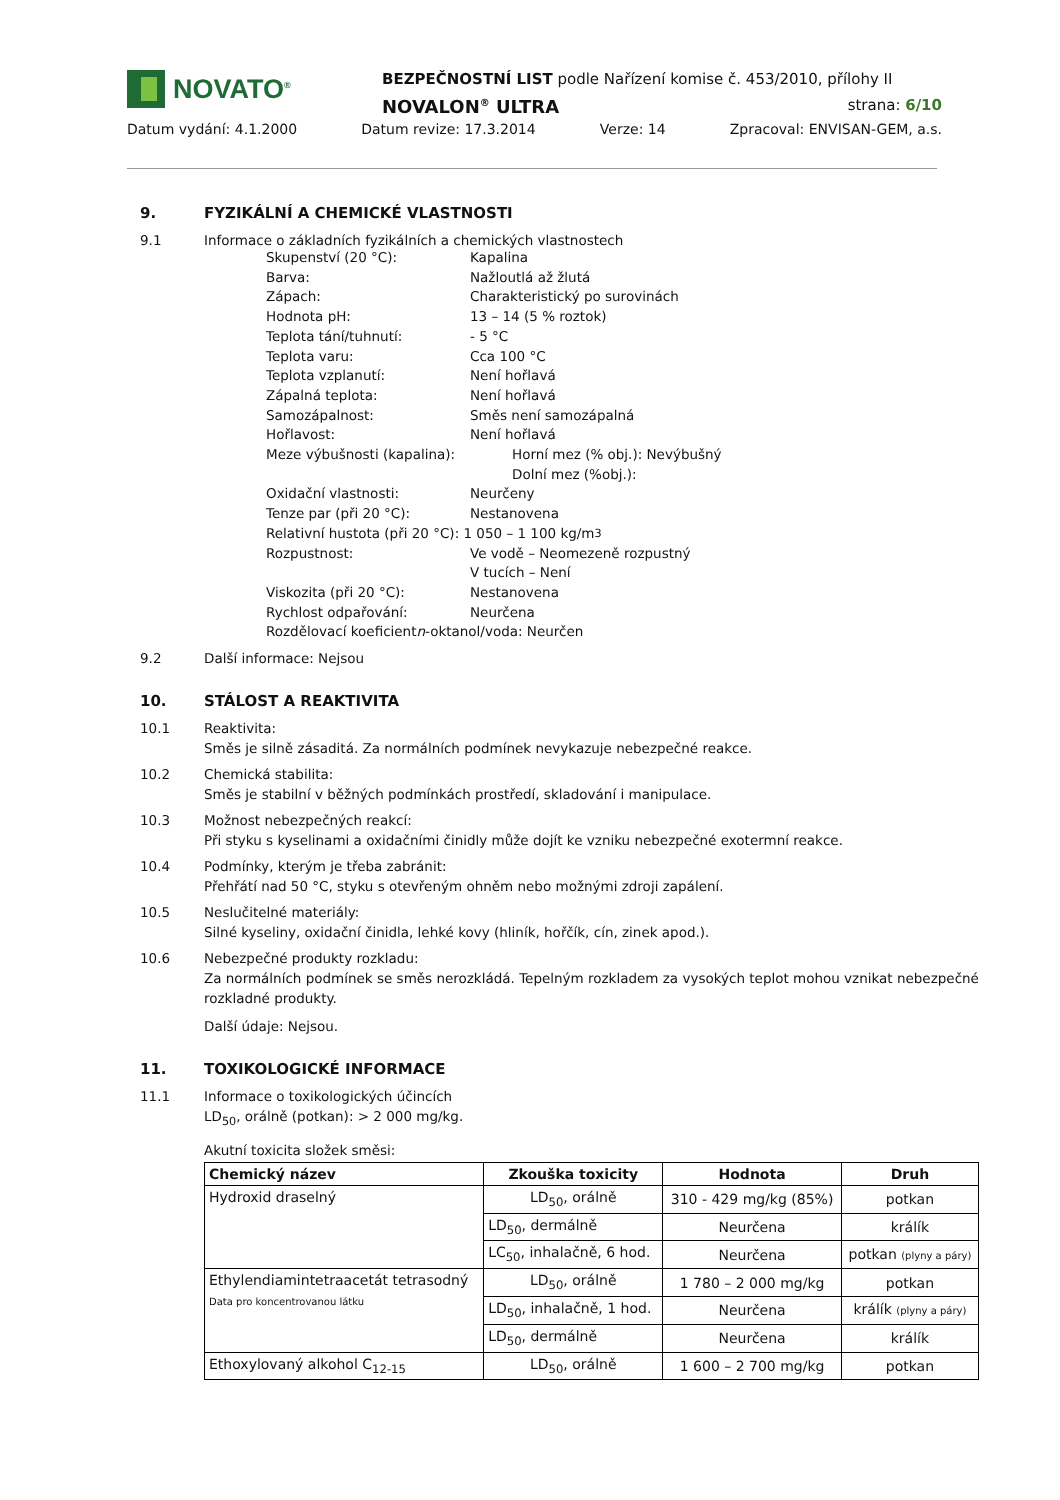NOVATO<sup>®</sup>
BEZPEČNOSTNÍ LIST podle Nařízení komise č. 453/2010, přílohy II
NOVALON<sup>®</sup> ULTRA strana: 6/10
Datum vydání: 4.1.2000 Datum revize: 17.3.2014 Verze: 14 Zpracoval: ENVISAN-GEM, a.s.
9. FYZIKÁLNÍ A CHEMICKÉ VLASTNOSTI
9.1 Informace o základních fyzikálních a chemických vlastnostech
Skupenství (20 °C): Kapalina
Barva: Nažloutlá až žlutá
Zápach: Charakteristický po surovinách
Hodnota pH: 13 – 14 (5 % roztok)
Teplota tání/tuhnutí: - 5 °C
Teplota varu: Cca 100 °C
Teplota vzplanutí: Není hořlavá
Zápalná teplota: Není hořlavá
Samozápalnost: Směs není samozápalná
Hořlavost: Není hořlavá
Meze výbušnosti (kapalina): Horní mez (% obj.): Nevýbušný
Dolní mez (%obj.):
Oxidační vlastnosti: Neurčeny
Tenze par (při 20 °C): Nestanovena
Relativní hustota (při 20 °C): 1 050 – 1 100 kg/m<sup>3</sup>
Rozpustnost: Ve vodě – Neomezeně rozpustný
V tucích – Není
Viskozita (při 20 °C): Nestanovena
Rychlost odpařování: Neurčena
Rozdělovací koeficient n -oktanol/voda: Neurčen
9.2 Další informace: Nejsou
10. STÁLOST A REAKTIVITA
10.1 Reaktivita:
Směs je silně zásaditá. Za normálních podmínek nevykazuje nebezpečné reakce.
10.2 Chemická stabilita:
Směs je stabilní v běžných podmínkách prostředí, skladování i manipulace.
10.3 Možnost nebezpečných reakcí:
Při styku s kyselinami a oxidačními činidly může dojít ke vzniku nebezpečné exotermní reakce.
10.4 Podmínky, kterým je třeba zabránit:
Přehřátí nad 50 °C, styku s otevřeným ohněm nebo možnými zdroji zapálení.
10.5 Neslučitelné materiály:
Silné kyseliny, oxidační činidla, lehké kovy (hliník, hořčík, cín, zinek apod.).
10.6 Nebezpečné produkty rozkladu:
Za normálních podmínek se směs nerozkládá. Tepelným rozkladem za vysokých teplot mohou vznikat nebezpečné rozkladné produkty.
Další údaje: Nejsou.
11. TOXIKOLOGICKÉ INFORMACE
11.1 Informace o toxikologických účincích
LD<sub>50</sub>, orálně (potkan): > 2 000 mg/kg.
Akutní toxicita složek směsi:
| Chemický název | Zkouška toxicity | Hodnota | Druh |
| --- | --- | --- | --- |
| Hydroxid draselný | LD<sub>50</sub>, orálně | 310 - 429 mg/kg (85%) | potkan |
| | LD<sub>50</sub>, dermálně | Neurčena | králík |
| | LC<sub>50</sub>, inhalačně, 6 hod. | Neurčena | potkan (plyny a páry) |
| Ethylendiamintetraacetát tetrasodný Data pro koncentrovanou látku | LD<sub>50</sub>, orálně | 1 780 – 2 000 mg/kg | potkan |
| | LD<sub>50</sub>, inhalačně, 1 hod. | Neurčena | králík (plyny a páry) |
| | LD<sub>50</sub>, dermálně | Neurčena | králík |
| Ethoxylovaný alkohol C<sub>12-15</sub> | LD<sub>50</sub>, orálně | 1 600 – 2 700 mg/kg | potkan |